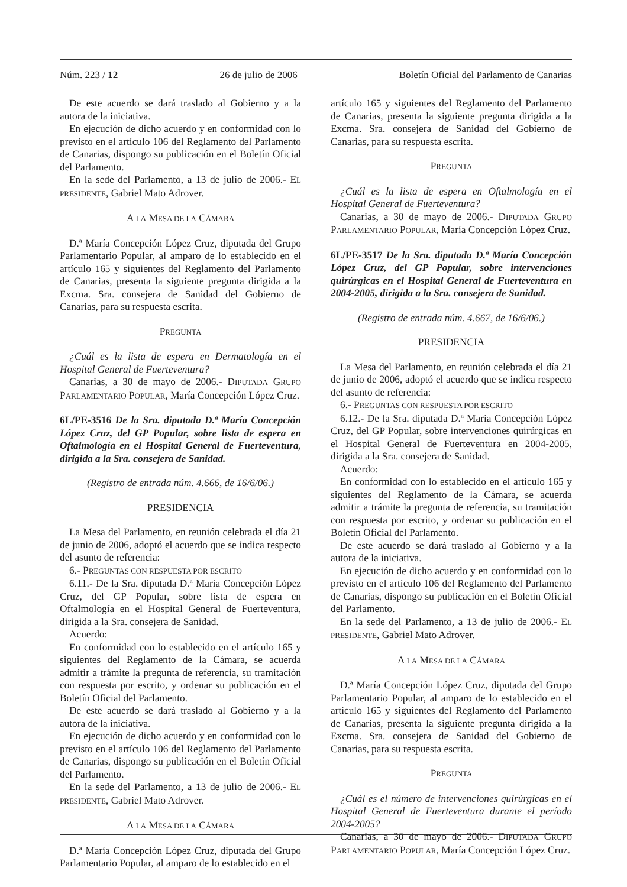Núm. 223 / 12 26 de julio de 2006 Boletín Oficial del Parlamento de Canarias
De este acuerdo se dará traslado al Gobierno y a la autora de la iniciativa.
En ejecución de dicho acuerdo y en conformidad con lo previsto en el artículo 106 del Reglamento del Parlamento de Canarias, dispongo su publicación en el Boletín Oficial del Parlamento.
En la sede del Parlamento, a 13 de julio de 2006.- EL PRESIDENTE, Gabriel Mato Adrover.
A LA MESA DE LA CÁMARA
D.ª María Concepción López Cruz, diputada del Grupo Parlamentario Popular, al amparo de lo establecido en el artículo 165 y siguientes del Reglamento del Parlamento de Canarias, presenta la siguiente pregunta dirigida a la Excma. Sra. consejera de Sanidad del Gobierno de Canarias, para su respuesta escrita.
PREGUNTA
¿Cuál es la lista de espera en Dermatología en el Hospital General de Fuerteventura?
Canarias, a 30 de mayo de 2006.- DIPUTADA GRUPO PARLAMENTARIO POPULAR, María Concepción López Cruz.
6L/PE-3516 De la Sra. diputada D.ª María Concepción López Cruz, del GP Popular, sobre lista de espera en Oftalmología en el Hospital General de Fuerteventura, dirigida a la Sra. consejera de Sanidad.
(Registro de entrada núm. 4.666, de 16/6/06.)
PRESIDENCIA
La Mesa del Parlamento, en reunión celebrada el día 21 de junio de 2006, adoptó el acuerdo que se indica respecto del asunto de referencia:
6.- PREGUNTAS CON RESPUESTA POR ESCRITO
6.11.- De la Sra. diputada D.ª María Concepción López Cruz, del GP Popular, sobre lista de espera en Oftalmología en el Hospital General de Fuerteventura, dirigida a la Sra. consejera de Sanidad.
Acuerdo:
En conformidad con lo establecido en el artículo 165 y siguientes del Reglamento de la Cámara, se acuerda admitir a trámite la pregunta de referencia, su tramitación con respuesta por escrito, y ordenar su publicación en el Boletín Oficial del Parlamento.
De este acuerdo se dará traslado al Gobierno y a la autora de la iniciativa.
En ejecución de dicho acuerdo y en conformidad con lo previsto en el artículo 106 del Reglamento del Parlamento de Canarias, dispongo su publicación en el Boletín Oficial del Parlamento.
En la sede del Parlamento, a 13 de julio de 2006.- EL PRESIDENTE, Gabriel Mato Adrover.
A LA MESA DE LA CÁMARA
D.ª María Concepción López Cruz, diputada del Grupo Parlamentario Popular, al amparo de lo establecido en el
artículo 165 y siguientes del Reglamento del Parlamento de Canarias, presenta la siguiente pregunta dirigida a la Excma. Sra. consejera de Sanidad del Gobierno de Canarias, para su respuesta escrita.
PREGUNTA
¿Cuál es la lista de espera en Oftalmología en el Hospital General de Fuerteventura?
Canarias, a 30 de mayo de 2006.- DIPUTADA GRUPO PARLAMENTARIO POPULAR, María Concepción López Cruz.
6L/PE-3517 De la Sra. diputada D.ª María Concepción López Cruz, del GP Popular, sobre intervenciones quirúrgicas en el Hospital General de Fuerteventura en 2004-2005, dirigida a la Sra. consejera de Sanidad.
(Registro de entrada núm. 4.667, de 16/6/06.)
PRESIDENCIA
La Mesa del Parlamento, en reunión celebrada el día 21 de junio de 2006, adoptó el acuerdo que se indica respecto del asunto de referencia:
6.- PREGUNTAS CON RESPUESTA POR ESCRITO
6.12.- De la Sra. diputada D.ª María Concepción López Cruz, del GP Popular, sobre intervenciones quirúrgicas en el Hospital General de Fuerteventura en 2004-2005, dirigida a la Sra. consejera de Sanidad.
Acuerdo:
En conformidad con lo establecido en el artículo 165 y siguientes del Reglamento de la Cámara, se acuerda admitir a trámite la pregunta de referencia, su tramitación con respuesta por escrito, y ordenar su publicación en el Boletín Oficial del Parlamento.
De este acuerdo se dará traslado al Gobierno y a la autora de la iniciativa.
En ejecución de dicho acuerdo y en conformidad con lo previsto en el artículo 106 del Reglamento del Parlamento de Canarias, dispongo su publicación en el Boletín Oficial del Parlamento.
En la sede del Parlamento, a 13 de julio de 2006.- EL PRESIDENTE, Gabriel Mato Adrover.
A LA MESA DE LA CÁMARA
D.ª María Concepción López Cruz, diputada del Grupo Parlamentario Popular, al amparo de lo establecido en el artículo 165 y siguientes del Reglamento del Parlamento de Canarias, presenta la siguiente pregunta dirigida a la Excma. Sra. consejera de Sanidad del Gobierno de Canarias, para su respuesta escrita.
PREGUNTA
¿Cuál es el número de intervenciones quirúrgicas en el Hospital General de Fuerteventura durante el período 2004-2005?
Canarias, a 30 de mayo de 2006.- DIPUTADA GRUPO PARLAMENTARIO POPULAR, María Concepción López Cruz.